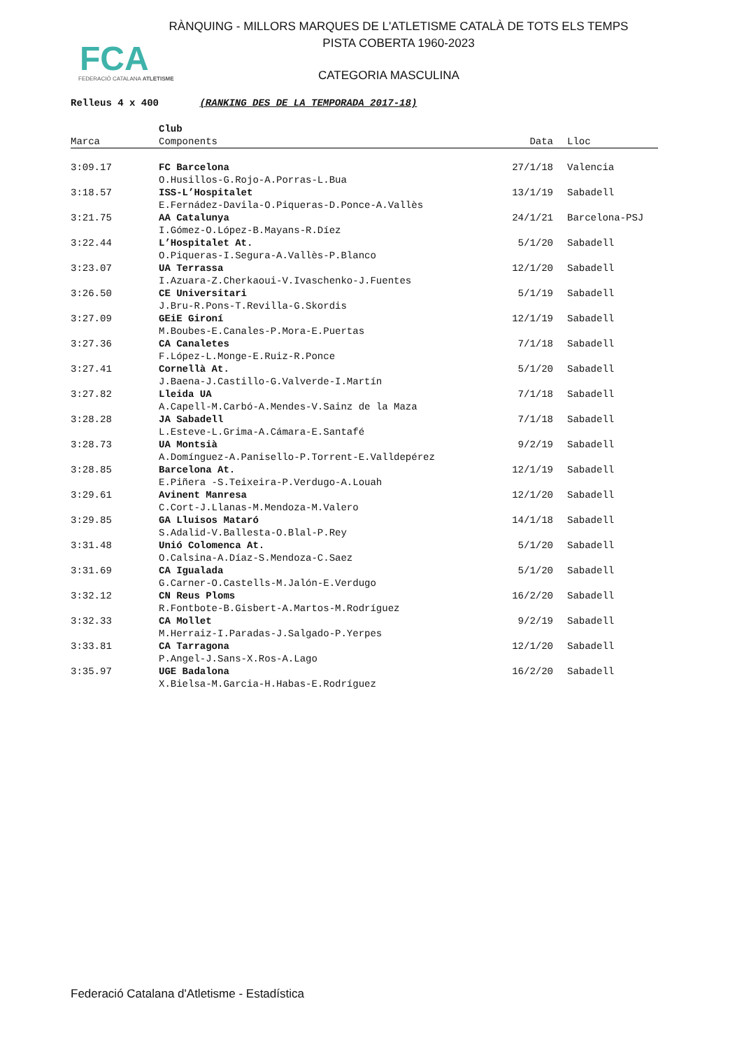RÀNQUING - MILLORS MARQUES DE L'ATLETISME CATALÀ DE TOTS ELS TEMPS
PISTA COBERTA 1960-2023
FCA
FEDERACIÓ CATALANA ATLETISME
CATEGORIA MASCULINA
Relleus 4 x 400 (RANKING DES DE LA TEMPORADA 2017-18)
| | Club | | |
| --- | --- | --- | --- |
| Marca | Components | Data | Lloc |
| 3:09.17 | FC Barcelona | 27/1/18 | Valencia |
| | O.Husillos-G.Rojo-A.Porras-L.Bua | | |
| 3:18.57 | ISS-L’Hospitalet | 13/1/19 | Sabadell |
| | E.Fernádez-Davila-O.Piqueras-D.Ponce-A.Vallès | | |
| 3:21.75 | AA Catalunya | 24/1/21 | Barcelona-PSJ |
| | I.Gómez-O.López-B.Mayans-R.Díez | | |
| 3:22.44 | L’Hospitalet At. | 5/1/20 | Sabadell |
| | O.Piqueras-I.Segura-A.Vallès-P.Blanco | | |
| 3:23.07 | UA Terrassa | 12/1/20 | Sabadell |
| | I.Azuara-Z.Cherkaoui-V.Ivaschenko-J.Fuentes | | |
| 3:26.50 | CE Universitari | 5/1/19 | Sabadell |
| | J.Bru-R.Pons-T.Revilla-G.Skordis | | |
| 3:27.09 | GEiE Gironí | 12/1/19 | Sabadell |
| | M.Boubes-E.Canales-P.Mora-E.Puertas | | |
| 3:27.36 | CA Canaletes | 7/1/18 | Sabadell |
| | F.López-L.Monge-E.Ruiz-R.Ponce | | |
| 3:27.41 | Cornellà At. | 5/1/20 | Sabadell |
| | J.Baena-J.Castillo-G.Valverde-I.Martín | | |
| 3:27.82 | Lleida UA | 7/1/18 | Sabadell |
| | A.Capell-M.Carbó-A.Mendes-V.Sainz de la Maza | | |
| 3:28.28 | JA Sabadell | 7/1/18 | Sabadell |
| | L.Esteve-L.Grima-A.Cámara-E.Santafé | | |
| 3:28.73 | UA Montsià | 9/2/19 | Sabadell |
| | A.Domínguez-A.Panisello-P.Torrent-E.Valldepérez | | |
| 3:28.85 | Barcelona At. | 12/1/19 | Sabadell |
| | E.Piñera -S.Teixeira-P.Verdugo-A.Louah | | |
| 3:29.61 | Avinent Manresa | 12/1/20 | Sabadell |
| | C.Cort-J.Llanas-M.Mendoza-M.Valero | | |
| 3:29.85 | GA Lluisos Mataró | 14/1/18 | Sabadell |
| | S.Adalid-V.Ballesta-O.Blal-P.Rey | | |
| 3:31.48 | Unió Colomenca At. | 5/1/20 | Sabadell |
| | O.Calsina-A.Díaz-S.Mendoza-C.Saez | | |
| 3:31.69 | CA Igualada | 5/1/20 | Sabadell |
| | G.Carner-O.Castells-M.Jalón-E.Verdugo | | |
| 3:32.12 | CN Reus Ploms | 16/2/20 | Sabadell |
| | R.Fontbote-B.Gisbert-A.Martos-M.Rodríguez | | |
| 3:32.33 | CA Mollet | 9/2/19 | Sabadell |
| | M.Herraiz-I.Paradas-J.Salgado-P.Yerpes | | |
| 3:33.81 | CA Tarragona | 12/1/20 | Sabadell |
| | P.Angel-J.Sans-X.Ros-A.Lago | | |
| 3:35.97 | UGE Badalona | 16/2/20 | Sabadell |
| | X.Bielsa-M.Garcia-H.Habas-E.Rodríguez | | |
Federació Catalana d'Atletisme - Estadística